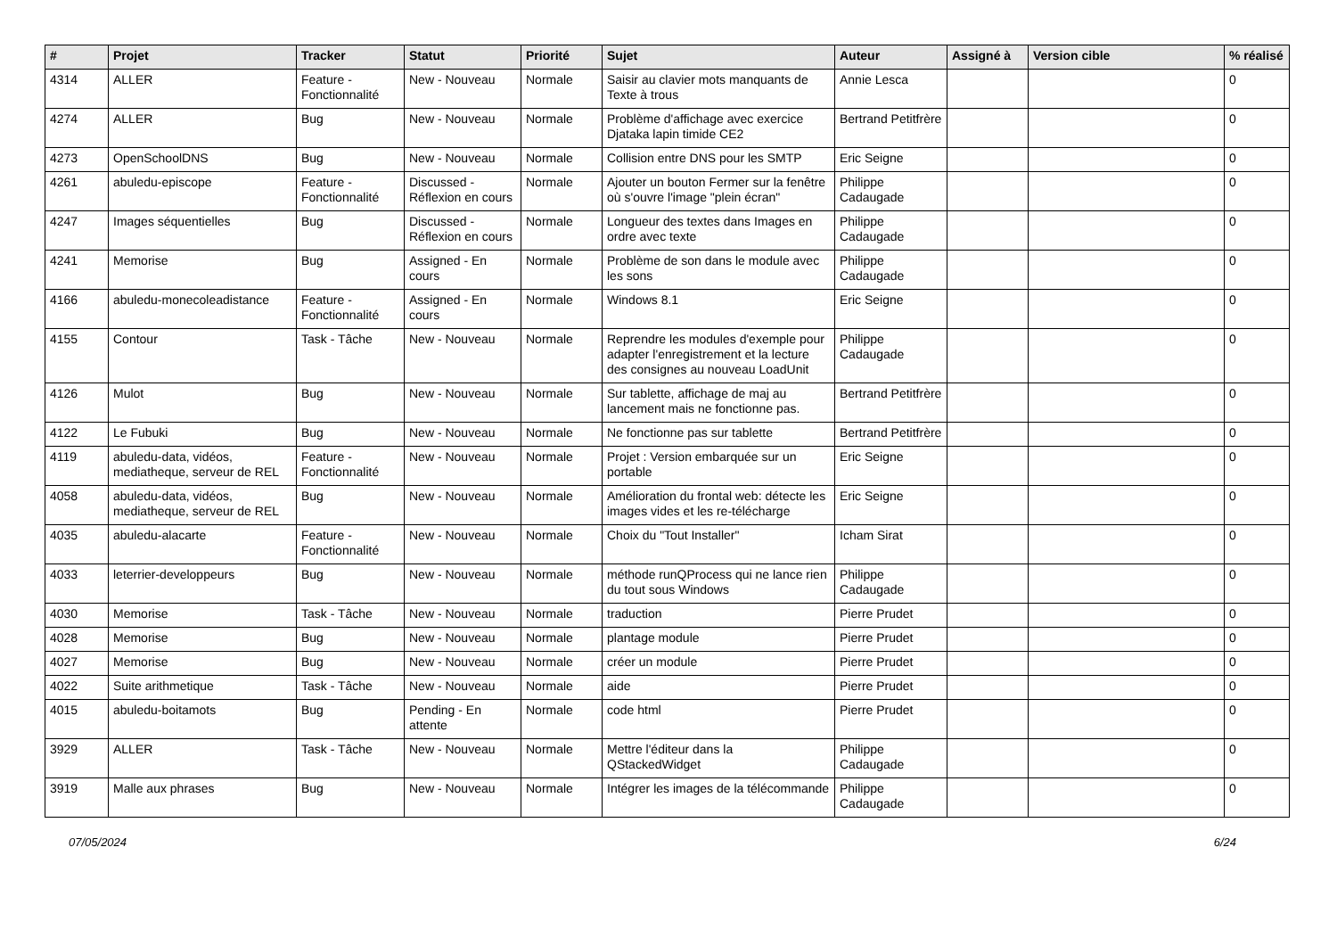| # | Projet | Tracker | Statut | Priorité | Sujet | Auteur | Assigné à | Version cible | % réalisé |
| --- | --- | --- | --- | --- | --- | --- | --- | --- | --- |
| 4314 | ALLER | Feature - Fonctionnalité | New - Nouveau | Normale | Saisir au clavier mots manquants de Texte à trous | Annie Lesca | | | 0 |
| 4274 | ALLER | Bug | New - Nouveau | Normale | Problème d'affichage avec exercice Djataka lapin timide CE2 | Bertrand Petitfrère | | | 0 |
| 4273 | OpenSchoolDNS | Bug | New - Nouveau | Normale | Collision entre DNS pour les SMTP | Eric Seigne | | | 0 |
| 4261 | abuledu-episcope | Feature - Fonctionnalité | Discussed - Réflexion en cours | Normale | Ajouter un bouton Fermer sur la fenêtre où s'ouvre l'image "plein écran" | Philippe Cadaugade | | | 0 |
| 4247 | Images séquentielles | Bug | Discussed - Réflexion en cours | Normale | Longueur des textes dans Images en ordre avec texte | Philippe Cadaugade | | | 0 |
| 4241 | Memorise | Bug | Assigned - En cours | Normale | Problème de son dans le module avec les sons | Philippe Cadaugade | | | 0 |
| 4166 | abuledu-monecoleadistance | Feature - Fonctionnalité | Assigned - En cours | Normale | Windows 8.1 | Eric Seigne | | | 0 |
| 4155 | Contour | Task - Tâche | New - Nouveau | Normale | Reprendre les modules d'exemple pour adapter l'enregistrement et la lecture des consignes au nouveau LoadUnit | Philippe Cadaugade | | | 0 |
| 4126 | Mulot | Bug | New - Nouveau | Normale | Sur tablette, affichage de maj au lancement mais ne fonctionne pas. | Bertrand Petitfrère | | | 0 |
| 4122 | Le Fubuki | Bug | New - Nouveau | Normale | Ne fonctionne pas sur tablette | Bertrand Petitfrère | | | 0 |
| 4119 | abuledu-data, vidéos, mediatheque, serveur de REL | Feature - Fonctionnalité | New - Nouveau | Normale | Projet : Version embarquée sur un portable | Eric Seigne | | | 0 |
| 4058 | abuledu-data, vidéos, mediatheque, serveur de REL | Bug | New - Nouveau | Normale | Amélioration du frontal web: détecte les images vides et les re-télécharge | Eric Seigne | | | 0 |
| 4035 | abuledu-alacarte | Feature - Fonctionnalité | New - Nouveau | Normale | Choix du "Tout Installer" | Icham Sirat | | | 0 |
| 4033 | leterrier-developpeurs | Bug | New - Nouveau | Normale | méthode runQProcess qui ne lance rien du tout sous Windows | Philippe Cadaugade | | | 0 |
| 4030 | Memorise | Task - Tâche | New - Nouveau | Normale | traduction | Pierre Prudet | | | 0 |
| 4028 | Memorise | Bug | New - Nouveau | Normale | plantage module | Pierre Prudet | | | 0 |
| 4027 | Memorise | Bug | New - Nouveau | Normale | créer un module | Pierre Prudet | | | 0 |
| 4022 | Suite arithmetique | Task - Tâche | New - Nouveau | Normale | aide | Pierre Prudet | | | 0 |
| 4015 | abuledu-boitamots | Bug | Pending - En attente | Normale | code html | Pierre Prudet | | | 0 |
| 3929 | ALLER | Task - Tâche | New - Nouveau | Normale | Mettre l'éditeur dans la QStackedWidget | Philippe Cadaugade | | | 0 |
| 3919 | Malle aux phrases | Bug | New - Nouveau | Normale | Intégrer les images de la télécommande | Philippe Cadaugade | | | 0 |
07/05/2024 6/24